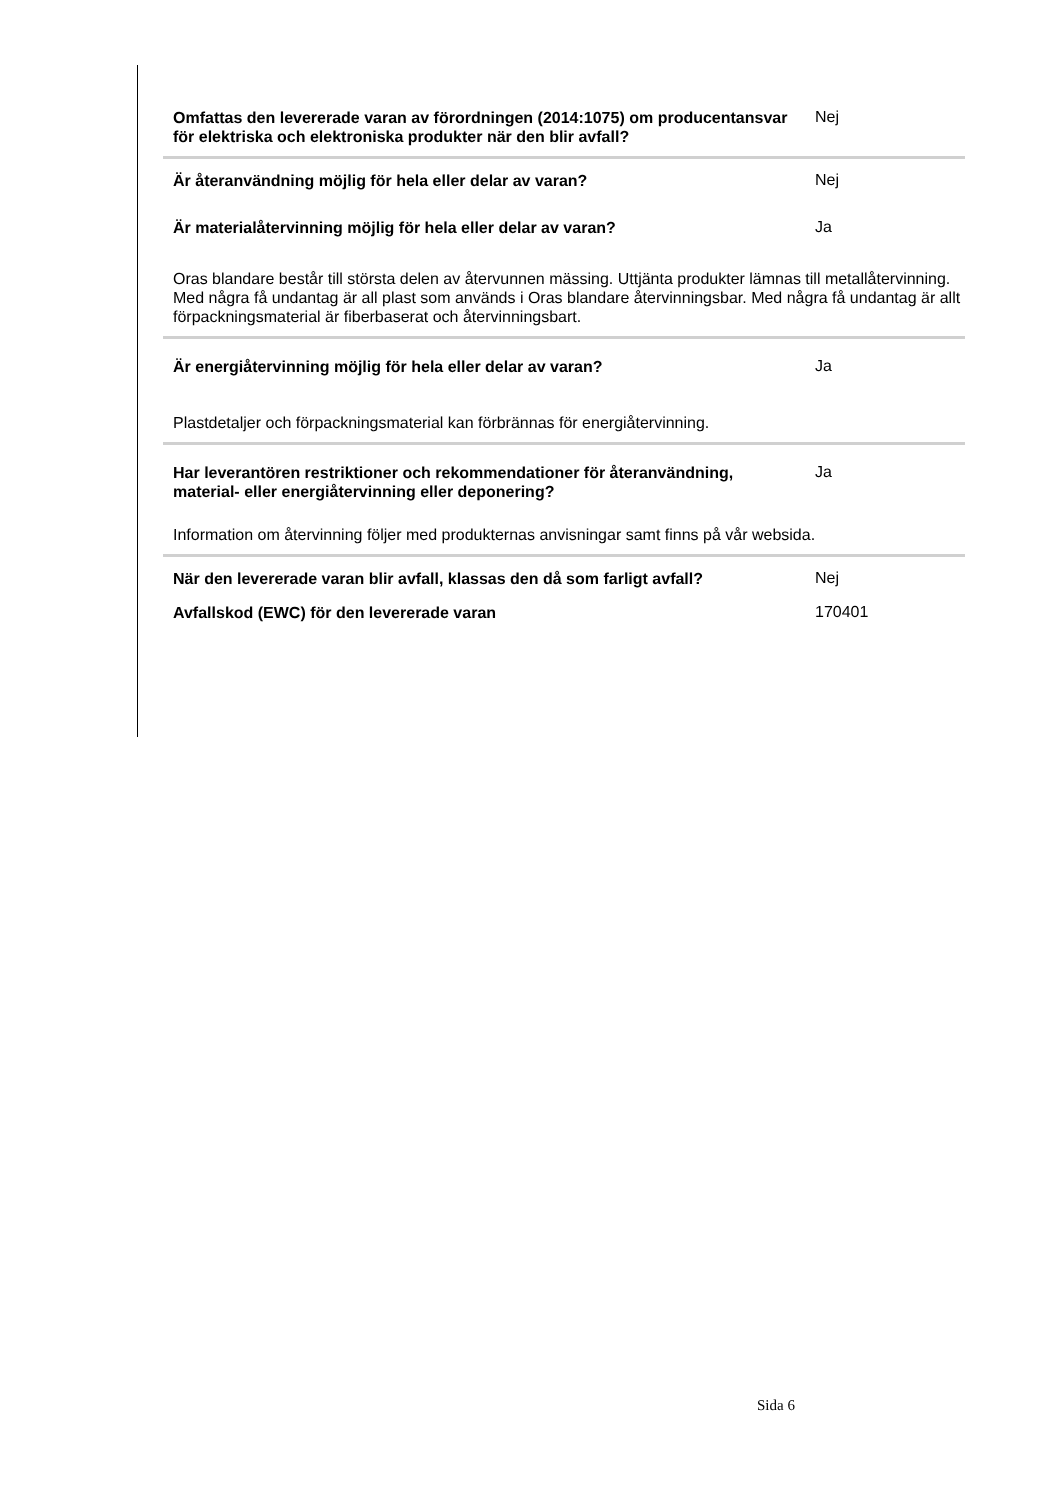Omfattas den levererade varan av förordningen (2014:1075) om producentansvar för elektriska och elektroniska produkter när den blir avfall?
Nej
Är återanvändning möjlig för hela eller delar av varan?
Nej
Är materialåtervinning möjlig för hela eller delar av varan?
Ja
Oras blandare består till största delen av återvunnen mässing. Uttjänta produkter lämnas till metallåtervinning. Med några få undantag är all plast som används i Oras blandare återvinningsbar. Med några få undantag är allt förpackningsmaterial är fiberbaserat och återvinningsbart.
Är energiåtervinning möjlig för hela eller delar av varan?
Ja
Plastdetaljer och förpackningsmaterial kan förbrännas för energiåtervinning.
Har leverantören restriktioner och rekommendationer för återanvändning, material- eller energiåtervinning eller deponering?
Ja
Information om återvinning följer med produkternas anvisningar samt finns på vår websida.
När den levererade varan blir avfall, klassas den då som farligt avfall?
Nej
Avfallskod (EWC) för den levererade varan
170401
Sida 6